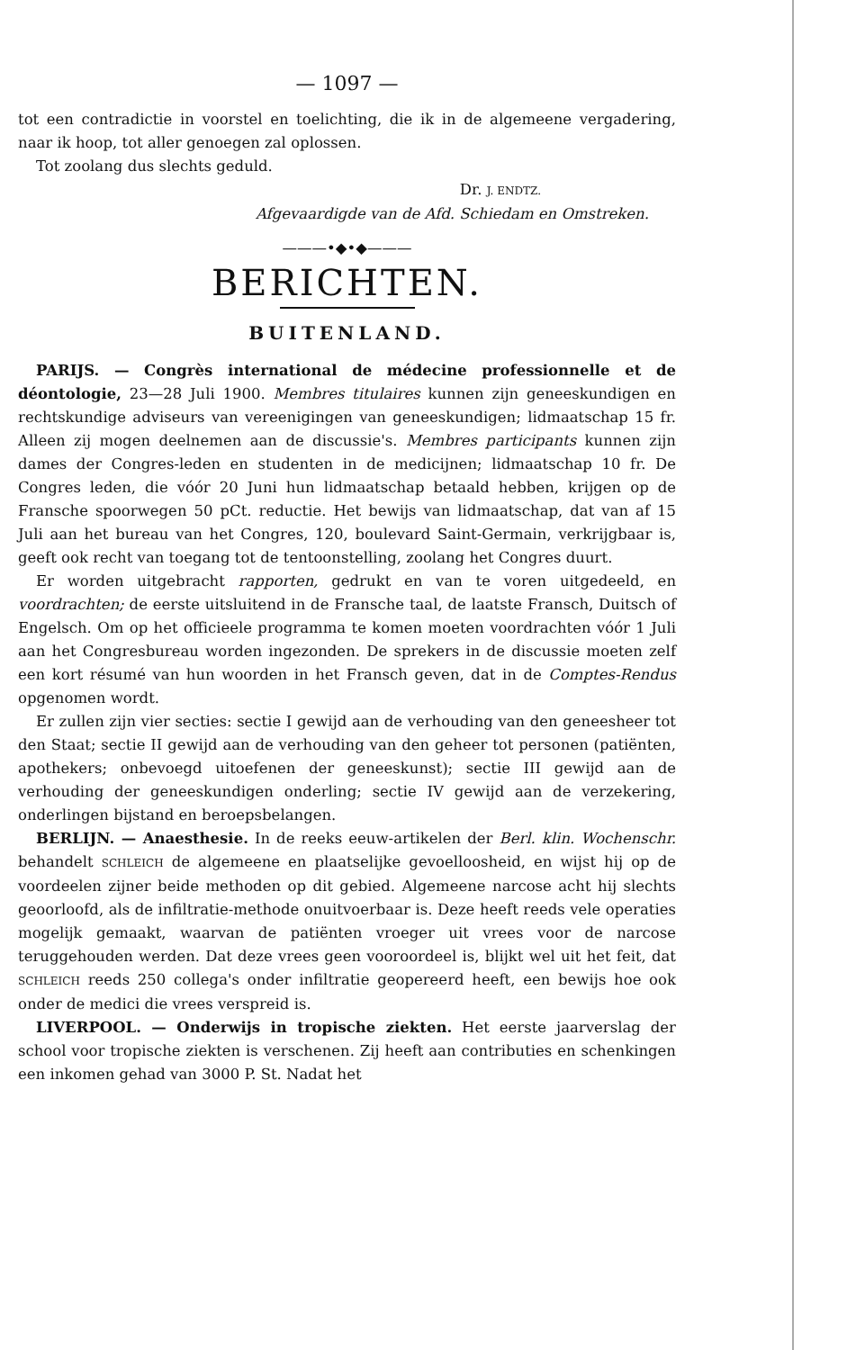— 1097 —
tot een contradictie in voorstel en toelichting, die ik in de algemeene vergadering, naar ik hoop, tot aller genoegen zal oplossen.
Tot zoolang dus slechts geduld.
Dr. J. ENDTZ.
Afgevaardigde van de Afd. Schiedam en Omstreken.
———•◆•◆———
BERICHTEN.
BUITENLAND.
PARIJS. — Congrès international de médecine professionnelle et de déontologie, 23—28 Juli 1900. Membres titulaires kunnen zijn geneeskundigen en rechtskundige adviseurs van vereenigingen van geneeskundigen; lidmaatschap 15 fr. Alleen zij mogen deelnemen aan de discussie's. Membres participants kunnen zijn dames der Congres-leden en studenten in de medicijnen; lidmaatschap 10 fr. De Congres leden, die vóór 20 Juni hun lidmaatschap betaald hebben, krijgen op de Fransche spoorwegen 50 pCt. reductie. Het bewijs van lidmaatschap, dat van af 15 Juli aan het bureau van het Congres, 120, boulevard Saint-Germain, verkrijgbaar is, geeft ook recht van toegang tot de tentoonstelling, zoolang het Congres duurt.
Er worden uitgebracht rapporten, gedrukt en van te voren uitgedeeld, en voordrachten; de eerste uitsluitend in de Fransche taal, de laatste Fransch, Duitsch of Engelsch. Om op het officieele programma te komen moeten voordrachten vóór 1 Juli aan het Congresbureau worden ingezonden. De sprekers in de discussie moeten zelf een kort résumé van hun woorden in het Fransch geven, dat in de Comptes-Rendus opgenomen wordt.
Er zullen zijn vier secties: sectie I gewijd aan de verhouding van den geneesheer tot den Staat; sectie II gewijd aan de verhouding van den geheer tot personen (patiënten, apothekers; onbevoegd uitoefenen der geneeskunst); sectie III gewijd aan de verhouding der geneeskundigen onderling; sectie IV gewijd aan de verzekering, onderlingen bijstand en beroepsbelangen.
BERLIJN. — Anaesthesie. In de reeks eeuw-artikelen der Berl. klin. Wochenschr. behandelt SCHLEICH de algemeene en plaatselijke gevoelloosheid, en wijst hij op de voordeelen zijner beide methoden op dit gebied. Algemeene narcose acht hij slechts geoorloofd, als de infiltratie-methode onuitvoerbaar is. Deze heeft reeds vele operaties mogelijk gemaakt, waarvan de patiënten vroeger uit vrees voor de narcose teruggehouden werden. Dat deze vrees geen vooroordeel is, blijkt wel uit het feit, dat SCHLEICH reeds 250 collega's onder infiltratie geopereerd heeft, een bewijs hoe ook onder de medici die vrees verspreid is.
LIVERPOOL. — Onderwijs in tropische ziekten. Het eerste jaarverslag der school voor tropische ziekten is verschenen. Zij heeft aan contributies en schenkingen een inkomen gehad van 3000 P. St. Nadat het